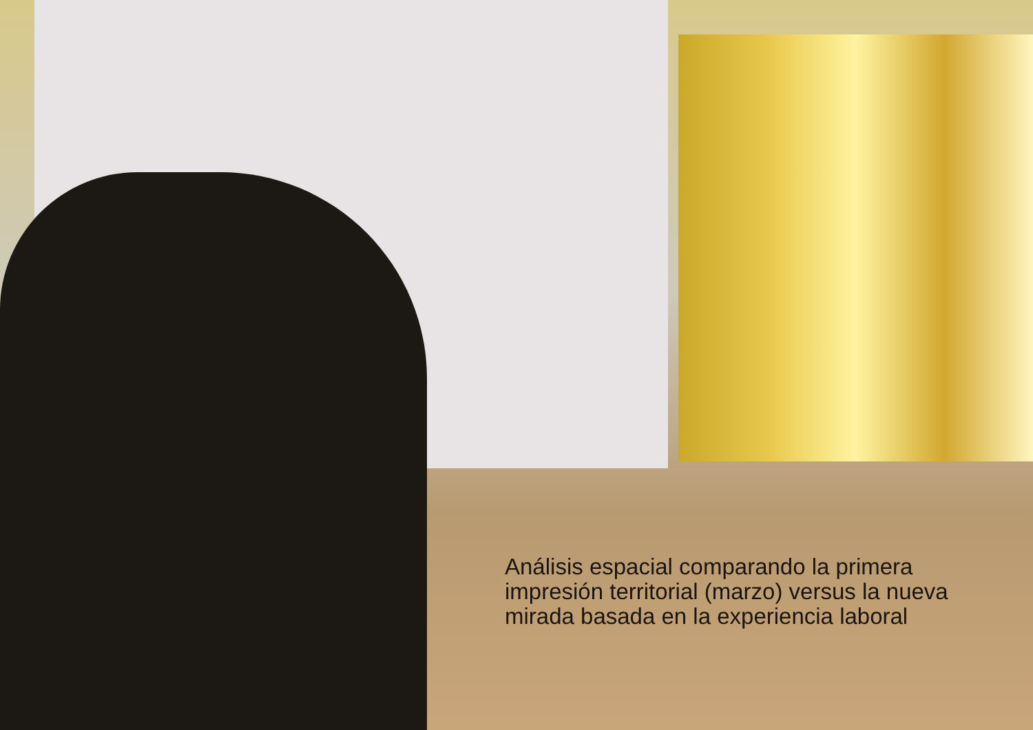Análisis espacial comparando la primera impresión territorial (marzo) versus la nueva mirada basada en la experiencia laboral